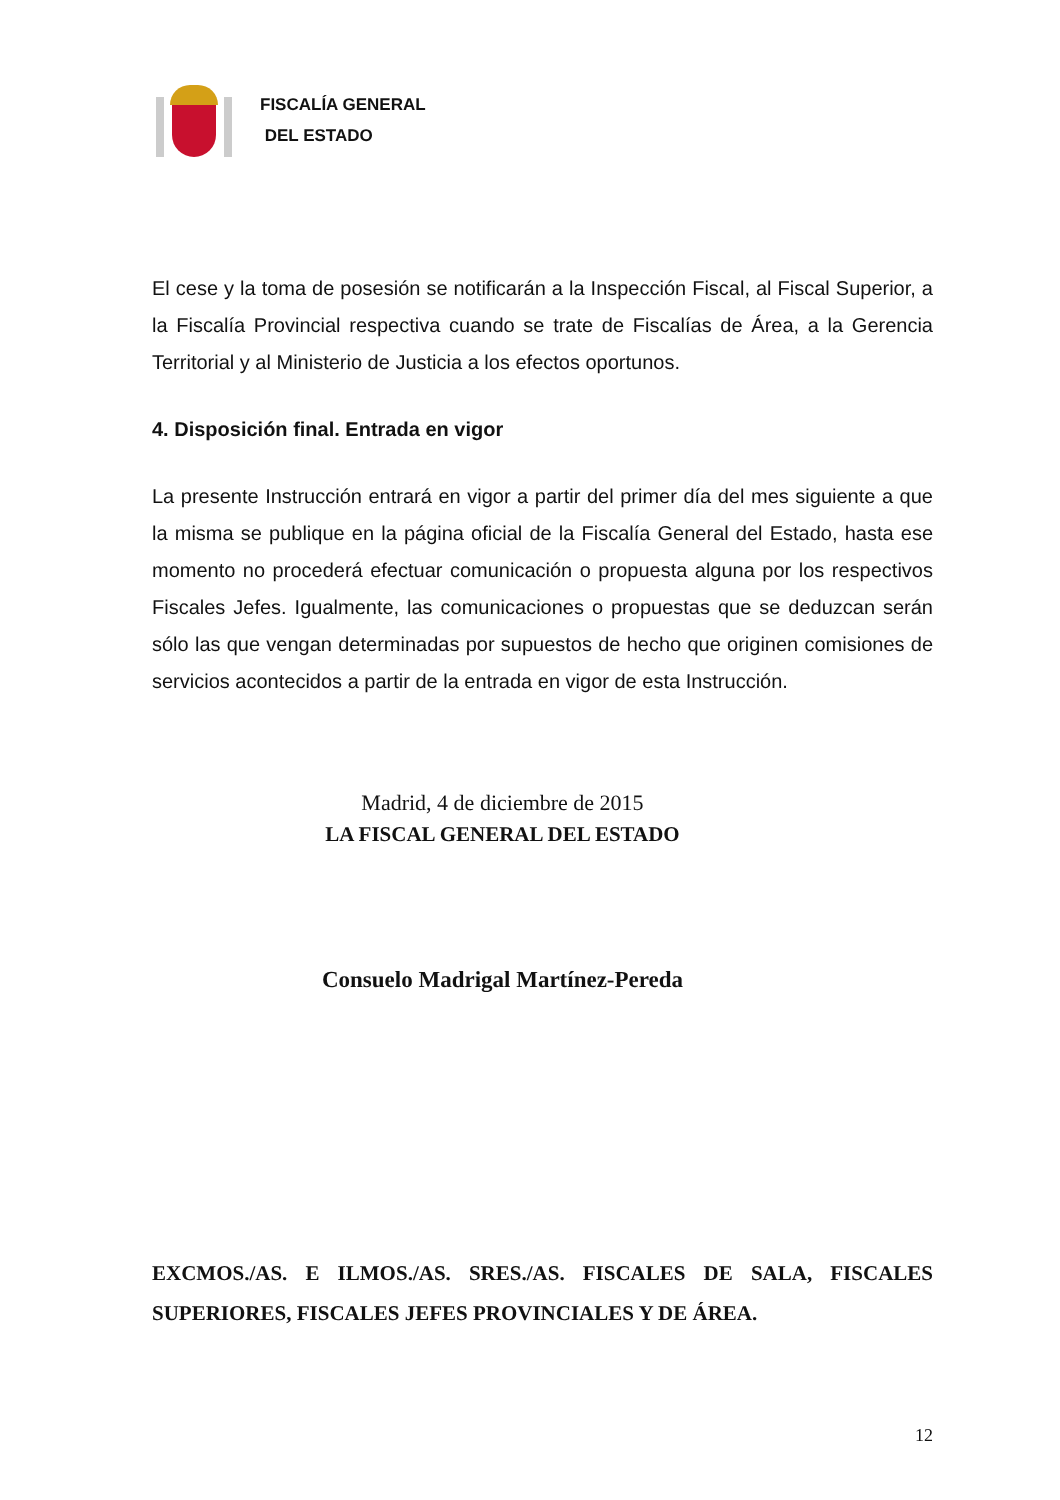FISCALÍA GENERAL
DEL ESTADO
El cese y la toma de posesión se notificarán a la Inspección Fiscal, al Fiscal Superior, a la Fiscalía Provincial respectiva cuando se trate de Fiscalías de Área, a la Gerencia Territorial y al Ministerio de Justicia a los efectos oportunos.
4. Disposición final. Entrada en vigor
La presente Instrucción entrará en vigor a partir del primer día del mes siguiente a que la misma se publique en la página oficial de la Fiscalía General del Estado, hasta ese momento no procederá efectuar comunicación o propuesta alguna por los respectivos Fiscales Jefes. Igualmente, las comunicaciones o propuestas que se deduzcan serán sólo las que vengan determinadas por supuestos de hecho que originen comisiones de servicios acontecidos a partir de la entrada en vigor de esta Instrucción.
Madrid, 4 de diciembre de 2015
LA FISCAL GENERAL DEL ESTADO
Consuelo Madrigal Martínez-Pereda
EXCMOS./AS. E ILMOS./AS. SRES./AS. FISCALES DE SALA, FISCALES SUPERIORES, FISCALES JEFES PROVINCIALES Y DE ÁREA.
12